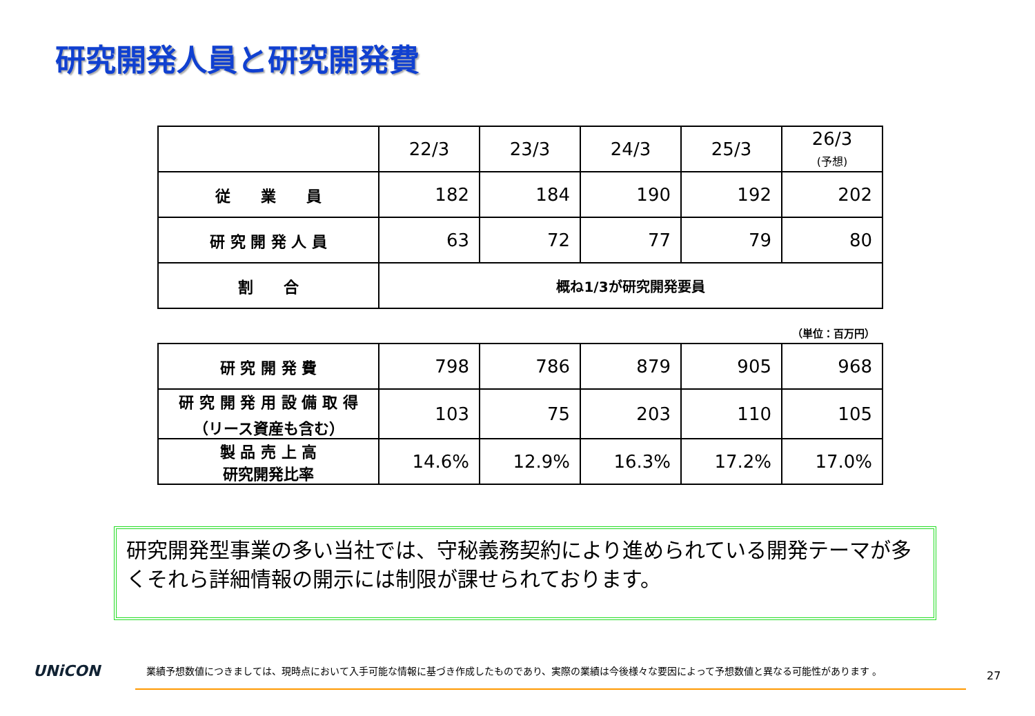研究開発人員と研究開発費
| | 22/3 | 23/3 | 24/3 | 25/3 | 26/3 (予想) |
| --- | --- | --- | --- | --- | --- |
| 従 業 員 | 182 | 184 | 190 | 192 | 202 |
| 研 究 開 発 人 員 | 63 | 72 | 77 | 79 | 80 |
| 割 合 | 概ね1/3が研究開発要員 | | | | |
（単位：百万円）
| 研 究 開 発 費 | 798 | 786 | 879 | 905 | 968 |
| 研 究 開 発 用 設 備 取 得 （リース資産も含む） | 103 | 75 | 203 | 110 | 105 |
| 製 品 売 上 高 研究開発比率 | 14.6% | 12.9% | 16.3% | 17.2% | 17.0% |
研究開発型事業の多い当社では、守秘義務契約により進められている開発テーマが多くそれら詳細情報の開示には制限が課せられております。
UNiCON
業績予想数値につきましては、現時点において入手可能な情報に基づき作成したものであり、実際の業績は今後様々な要因によって予想数値と異なる可能性があります 。
27